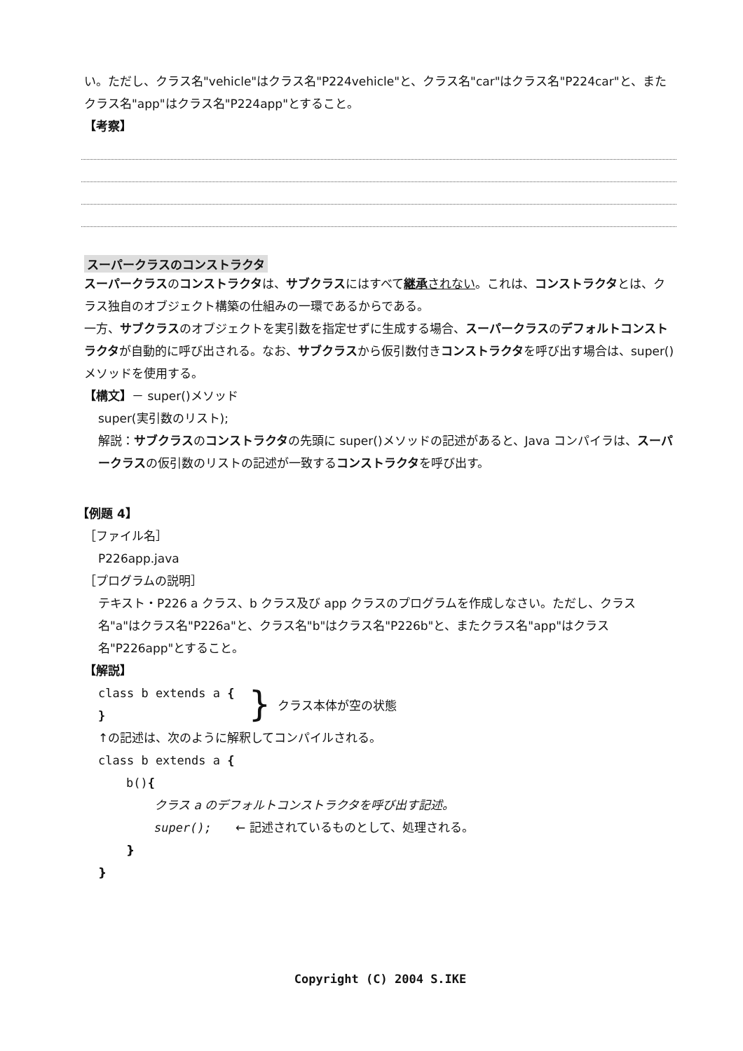い。ただし、クラス名"vehicle"はクラス名"P224vehicle"と、クラス名"car"はクラス名"P224car"と、またクラス名"app"はクラス名"P224app"とすること。
【考察】
スーパークラスのコンストラクタ
スーパークラスのコンストラクタは、サブクラスにはすべて継承されない。これは、コンストラクタとは、クラス独自のオブジェクト構築の仕組みの一環であるからである。
一方、サブクラスのオブジェクトを実引数を指定せずに生成する場合、スーパークラスのデフォルトコンストラクタが自動的に呼び出される。なお、サブクラスから仮引数付きコンストラクタを呼び出す場合は、super()メソッドを使用する。
【構文】－ super()メソッド
super(実引数のリスト);
解説：サブクラスのコンストラクタの先頭に super()メソッドの記述があると、Java コンパイラは、スーパークラスの仮引数のリストの記述が一致するコンストラクタを呼び出す。
【例題 4】
［ファイル名］
P226app.java
［プログラムの説明］
テキスト・P226 a クラス、b クラス及び app クラスのプログラムを作成しなさい。ただし、クラス名"a"はクラス名"P226a"と、クラス名"b"はクラス名"P226b"と、またクラス名"app"はクラス名"P226app"とすること。
【解説】
class b extends a {
}
} クラス本体が空の状態
↑の記述は、次のように解釈してコンパイルされる。
class b extends a {
b(){
クラス a のデフォルトコンストラクタを呼び出す記述。
super();　　← 記述されているものとして、処理される。
}
}
Copyright (C) 2004 S.IKE